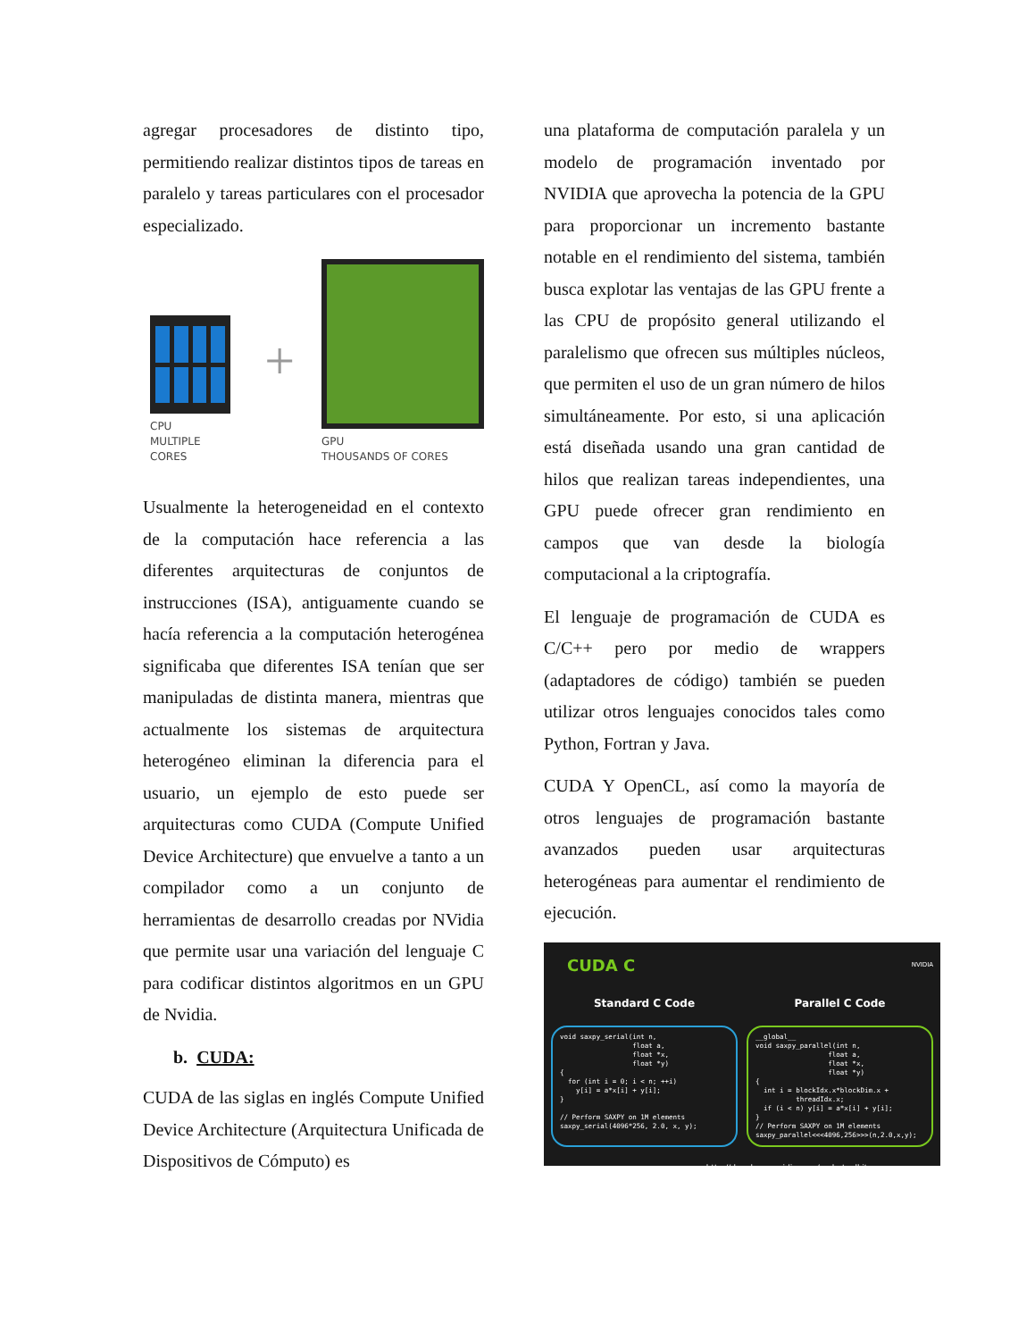agregar procesadores de distinto tipo, permitiendo realizar distintos tipos de tareas en paralelo y tareas particulares con el procesador especializado.
CPU
MULTIPLE CORES
+
GPU
THOUSANDS OF CORES
Usualmente la heterogeneidad en el contexto de la computación hace referencia a las diferentes arquitecturas de conjuntos de instrucciones (ISA), antiguamente cuando se hacía referencia a la computación heterogénea significaba que diferentes ISA tenían que ser manipuladas de distinta manera, mientras que actualmente los sistemas de arquitectura heterogéneo eliminan la diferencia para el usuario, un ejemplo de esto puede ser arquitecturas como CUDA (Compute Unified Device Architecture) que envuelve a tanto a un compilador como a un conjunto de herramientas de desarrollo creadas por NVidia que permite usar una variación del lenguaje C para codificar distintos algoritmos en un GPU de Nvidia.
b. CUDA:
CUDA de las siglas en inglés Compute Unified Device Architecture (Arquitectura Unificada de Dispositivos de Cómputo) es
una plataforma de computación paralela y un modelo de programación inventado por NVIDIA que aprovecha la potencia de la GPU para proporcionar un incremento bastante notable en el rendimiento del sistema, también busca explotar las ventajas de las GPU frente a las CPU de propósito general utilizando el paralelismo que ofrecen sus múltiples núcleos, que permiten el uso de un gran número de hilos simultáneamente. Por esto, si una aplicación está diseñada usando una gran cantidad de hilos que realizan tareas independientes, una GPU puede ofrecer gran rendimiento en campos que van desde la biología computacional a la criptografía.
El lenguaje de programación de CUDA es C/C++ pero por medio de wrappers (adaptadores de código) también se pueden utilizar otros lenguajes conocidos tales como Python, Fortran y Java.
CUDA Y OpenCL, así como la mayoría de otros lenguajes de programación bastante avanzados pueden usar arquitecturas heterogéneas para aumentar el rendimiento de ejecución.
CUDA C NVIDIA
Standard C Code Parallel C Code
void saxpy_serial(int n,
                  float a,
                  float *x,
                  float *y)
{
  for (int i = 0; i < n; ++i)
    y[i] = a*x[i] + y[i];
}

// Perform SAXPY on 1M elements
saxpy_serial(4096*256, 2.0, x, y);
__global__
void saxpy_parallel(int n,
                  float a,
                  float *x,
                  float *y)
{
  int i = blockIdx.x*blockDim.x +
          threadIdx.x;
  if (i < n) y[i] = a*x[i] + y[i];
}
// Perform SAXPY on 1M elements
saxpy_parallel<<<4096,256>>>(n,2.0,x,y);
http://developer.nvidia.com/cuda-toolkit